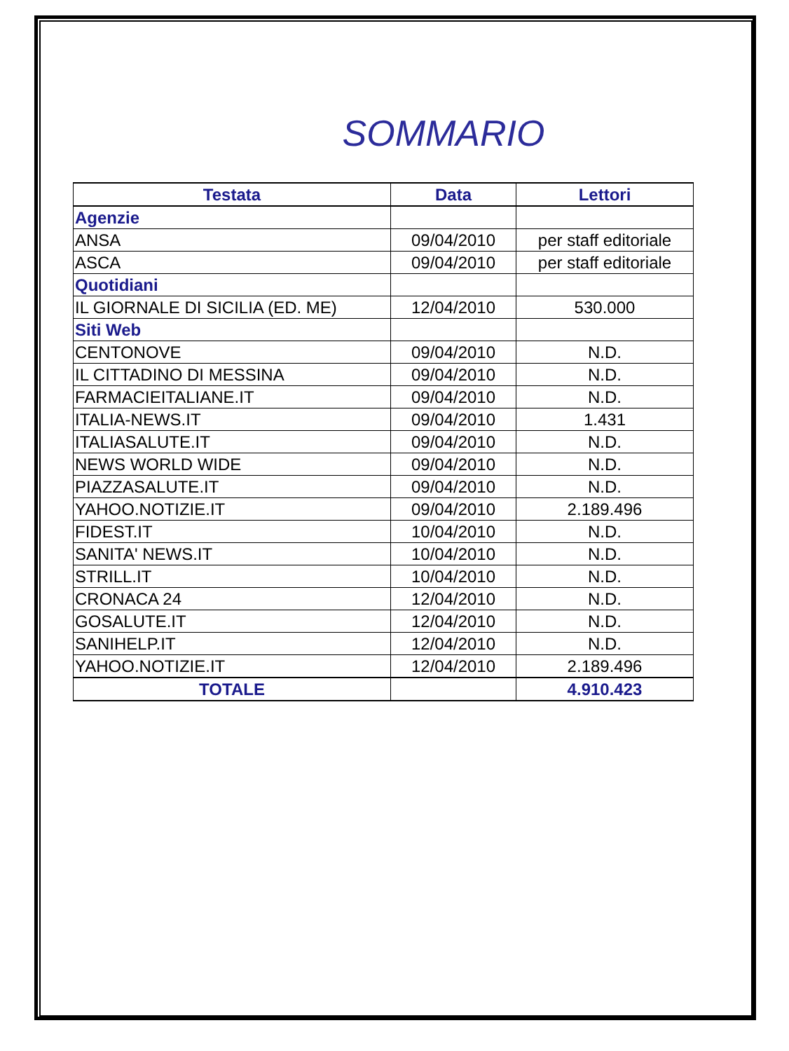SOMMARIO
| Testata | Data | Lettori |
| --- | --- | --- |
| Agenzie | | |
| ANSA | 09/04/2010 | per staff editoriale |
| ASCA | 09/04/2010 | per staff editoriale |
| Quotidiani | | |
| IL GIORNALE DI SICILIA (ED. ME) | 12/04/2010 | 530.000 |
| Siti Web | | |
| CENTONOVE | 09/04/2010 | N.D. |
| IL CITTADINO DI MESSINA | 09/04/2010 | N.D. |
| FARMACIEITALIANE.IT | 09/04/2010 | N.D. |
| ITALIA-NEWS.IT | 09/04/2010 | 1.431 |
| ITALIASALUTE.IT | 09/04/2010 | N.D. |
| NEWS WORLD WIDE | 09/04/2010 | N.D. |
| PIAZZASALUTE.IT | 09/04/2010 | N.D. |
| YAHOO.NOTIZIE.IT | 09/04/2010 | 2.189.496 |
| FIDEST.IT | 10/04/2010 | N.D. |
| SANITA' NEWS.IT | 10/04/2010 | N.D. |
| STRILL.IT | 10/04/2010 | N.D. |
| CRONACA 24 | 12/04/2010 | N.D. |
| GOSALUTE.IT | 12/04/2010 | N.D. |
| SANIHELP.IT | 12/04/2010 | N.D. |
| YAHOO.NOTIZIE.IT | 12/04/2010 | 2.189.496 |
| TOTALE | | 4.910.423 |